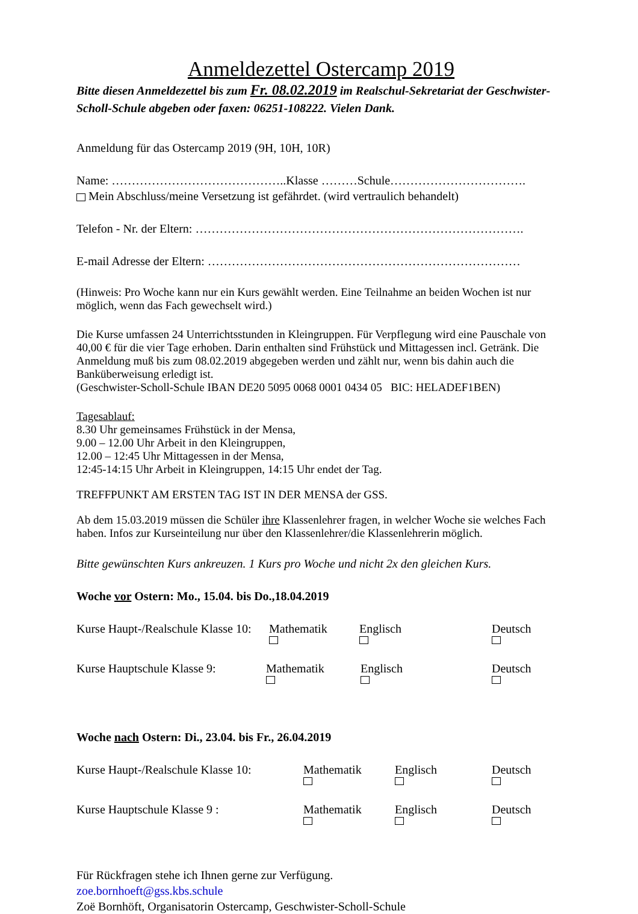Anmeldezettel Ostercamp 2019
Bitte diesen Anmeldezettel bis zum Fr. 08.02.2019 im Realschul-Sekretariat der Geschwister-Scholl-Schule abgeben oder faxen: 06251-108222. Vielen Dank.
Anmeldung für das Ostercamp 2019 (9H, 10H, 10R)
Name: ……………………………………..Klasse ………Schule…………………………….
Mein Abschluss/meine Versetzung ist gefährdet. (wird vertraulich behandelt)
Telefon - Nr. der Eltern: ……………………………………………………………………….
E-mail Adresse der Eltern: ……………………………………………………………………
(Hinweis: Pro Woche kann nur ein Kurs gewählt werden. Eine Teilnahme an beiden Wochen ist nur möglich, wenn das Fach gewechselt wird.)
Die Kurse umfassen 24 Unterrichtsstunden in Kleingruppen. Für Verpflegung wird eine Pauschale von 40,00 € für die vier Tage erhoben. Darin enthalten sind Frühstück und Mittagessen incl. Getränk. Die Anmeldung muß bis zum 08.02.2019 abgegeben werden und zählt nur, wenn bis dahin auch die Banküberweisung erledigt ist.
(Geschwister-Scholl-Schule IBAN DE20 5095 0068 0001 0434 05 BIC: HELADEF1BEN)
Tagesablauf:
8.30 Uhr gemeinsames Frühstück in der Mensa,
9.00 – 12.00 Uhr Arbeit in den Kleingruppen,
12.00 – 12:45 Uhr Mittagessen in der Mensa,
12:45-14:15 Uhr Arbeit in Kleingruppen, 14:15 Uhr endet der Tag.
TREFFPUNKT AM ERSTEN TAG IST IN DER MENSA der GSS.
Ab dem 15.03.2019 müssen die Schüler ihre Klassenlehrer fragen, in welcher Woche sie welches Fach haben. Infos zur Kurseinteilung nur über den Klassenlehrer/die Klassenlehrerin möglich.
Bitte gewünschten Kurs ankreuzen. 1 Kurs pro Woche und nicht 2x den gleichen Kurs.
Woche vor Ostern: Mo., 15.04. bis Do.,18.04.2019
Kurse Haupt-/Realschule Klasse 10: Mathematik Englisch Deutsch
Kurse Hauptschule Klasse 9: Mathematik Englisch Deutsch
Woche nach Ostern: Di., 23.04. bis Fr., 26.04.2019
Kurse Haupt-/Realschule Klasse 10: Mathematik Englisch Deutsch
Kurse Hauptschule Klasse 9 : Mathematik Englisch Deutsch
Für Rückfragen stehe ich Ihnen gerne zur Verfügung.
zoe.bornhoeft@gss.kbs.schule
Zoë Bornhöft, Organisatorin Ostercamp, Geschwister-Scholl-Schule